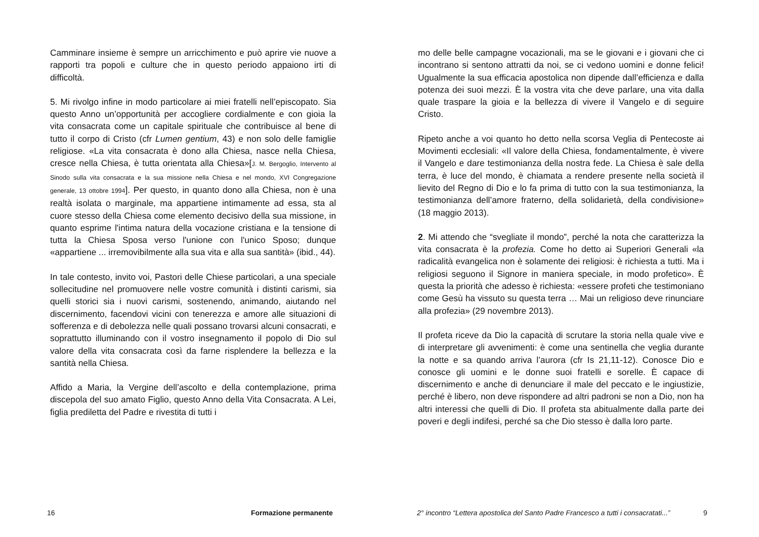Camminare insieme è sempre un arricchimento e può aprire vie nuove a rapporti tra popoli e culture che in questo periodo appaiono irti di difficoltà.
5. Mi rivolgo infine in modo particolare ai miei fratelli nell’episcopato. Sia questo Anno un’opportunità per accogliere cordialmente e con gioia la vita consacrata come un capitale spirituale che contribuisce al bene di tutto il corpo di Cristo (cfr Lumen gentium, 43) e non solo delle famiglie religiose. «La vita consacrata è dono alla Chiesa, nasce nella Chiesa, cresce nella Chiesa, è tutta orientata alla Chiesa»[J. M. Bergoglio, Intervento al Sinodo sulla vita consacrata e la sua missione nella Chiesa e nel mondo, XVI Congregazione generale, 13 ottobre 1994]. Per questo, in quanto dono alla Chiesa, non è una realtà isolata o marginale, ma appartiene intimamente ad essa, sta al cuore stesso della Chiesa come elemento decisivo della sua missione, in quanto esprime l'intima natura della vocazione cristiana e la tensione di tutta la Chiesa Sposa verso l'unione con l'unico Sposo; dunque «appartiene ... irremovibilmente alla sua vita e alla sua santità» (ibid., 44).
In tale contesto, invito voi, Pastori delle Chiese particolari, a una speciale sollecitudine nel promuovere nelle vostre comunità i distinti carismi, sia quelli storici sia i nuovi carismi, sostenendo, animando, aiutando nel discernimento, facendovi vicini con tenerezza e amore alle situazioni di sofferenza e di debolezza nelle quali possano trovarsi alcuni consacrati, e soprattutto illuminando con il vostro insegnamento il popolo di Dio sul valore della vita consacrata così da farne risplendere la bellezza e la santità nella Chiesa.
Affido a Maria, la Vergine dell’ascolto e della contemplazione, prima discepola del suo amato Figlio, questo Anno della Vita Consacrata. A Lei, figlia prediletta del Padre e rivestita di tutti i
16 Formazione permanente
mo delle belle campagne vocazionali, ma se le giovani e i giovani che ci incontrano si sentono attratti da noi, se ci vedono uomini e donne felici! Ugualmente la sua efficacia apostolica non dipende dall’efficienza e dalla potenza dei suoi mezzi. È la vostra vita che deve parlare, una vita dalla quale traspare la gioia e la bellezza di vivere il Vangelo e di seguire Cristo.
Ripeto anche a voi quanto ho detto nella scorsa Veglia di Pentecoste ai Movimenti ecclesiali: «Il valore della Chiesa, fondamentalmente, è vivere il Vangelo e dare testimonianza della nostra fede. La Chiesa è sale della terra, è luce del mondo, è chiamata a rendere presente nella società il lievito del Regno di Dio e lo fa prima di tutto con la sua testimonianza, la testimonianza dell’amore fraterno, della solidarietà, della condivisione» (18 maggio 2013).
2. Mi attendo che “svegliate il mondo”, perché la nota che caratterizza la vita consacrata è la profezia. Come ho detto ai Superiori Generali «la radicalità evangelica non è solamente dei religiosi: è richiesta a tutti. Ma i religiosi seguono il Signore in maniera speciale, in modo profetico». È questa la priorità che adesso è richiesta: «essere profeti che testimoniano come Gesù ha vissuto su questa terra … Mai un religioso deve rinunciare alla profezia» (29 novembre 2013).
Il profeta riceve da Dio la capacità di scrutare la storia nella quale vive e di interpretare gli avvenimenti: è come una sentinella che veglia durante la notte e sa quando arriva l’aurora (cfr Is 21,11-12). Conosce Dio e conosce gli uomini e le donne suoi fratelli e sorelle. È capace di discernimento e anche di denunciare il male del peccato e le ingiustizie, perché è libero, non deve rispondere ad altri padroni se non a Dio, non ha altri interessi che quelli di Dio. Il profeta sta abitualmente dalla parte dei poveri e degli indifesi, perché sa che Dio stesso è dalla loro parte.
2° incontro “Lettera apostolica del Santo Padre Francesco a tutti i consacratati...”
9